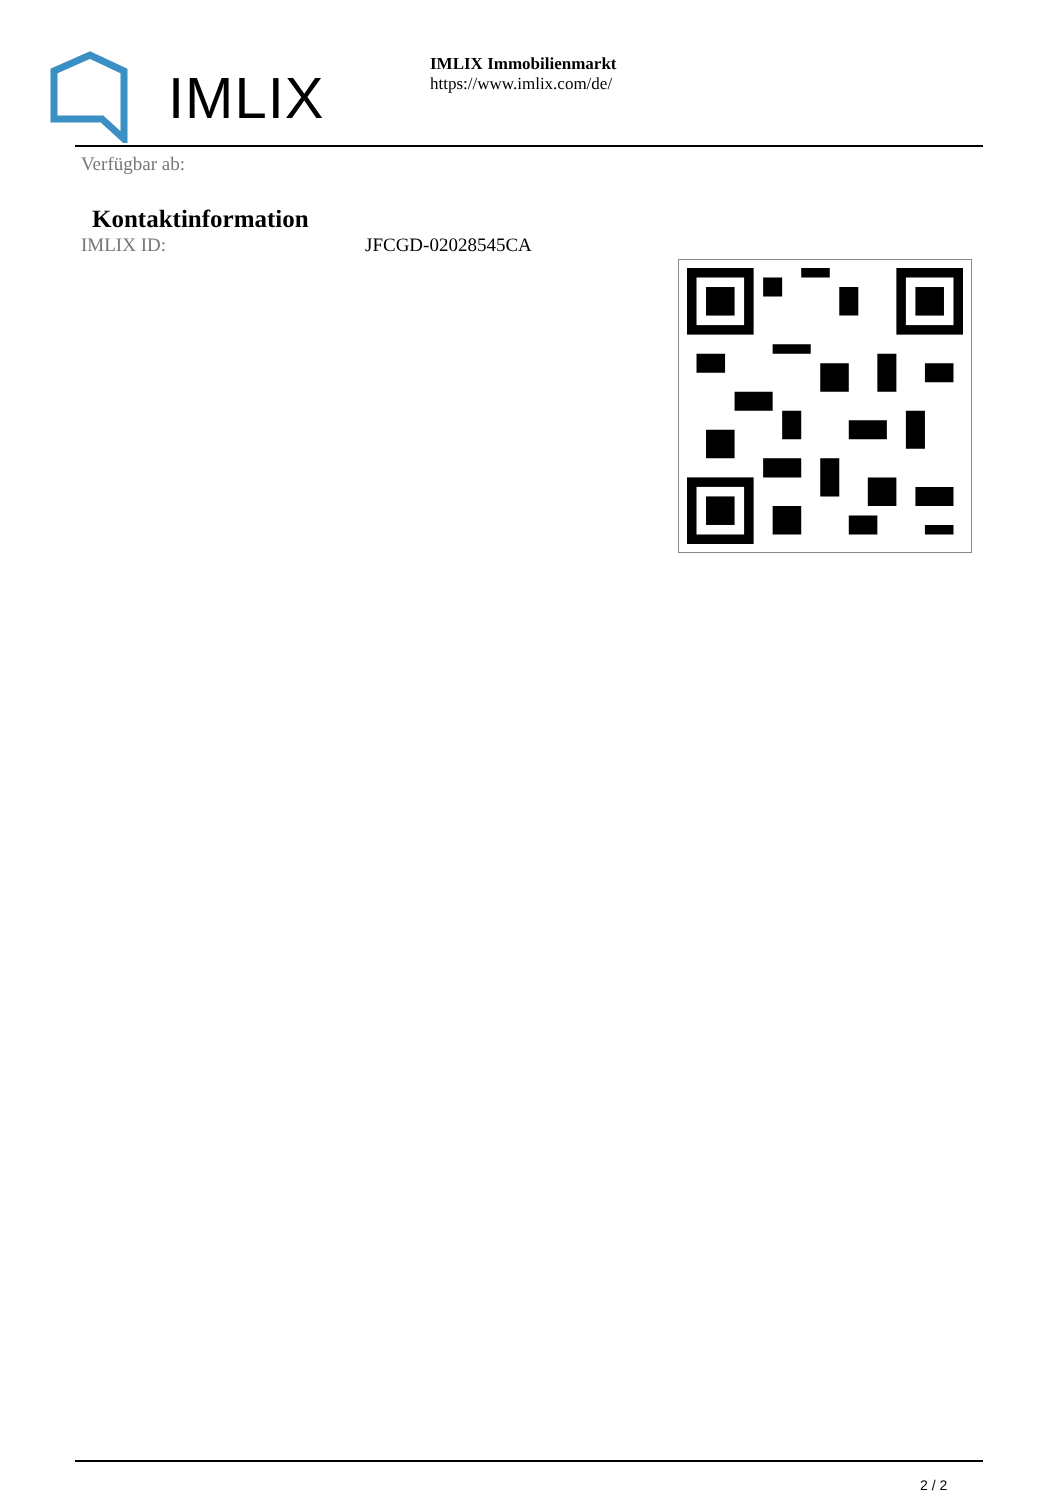IMLIX
IMLIX Immobilienmarkt
https://www.imlix.com/de/
Verfügbar ab:
Kontaktinformation
IMLIX ID: JFCGD-02028545CA
2 / 2